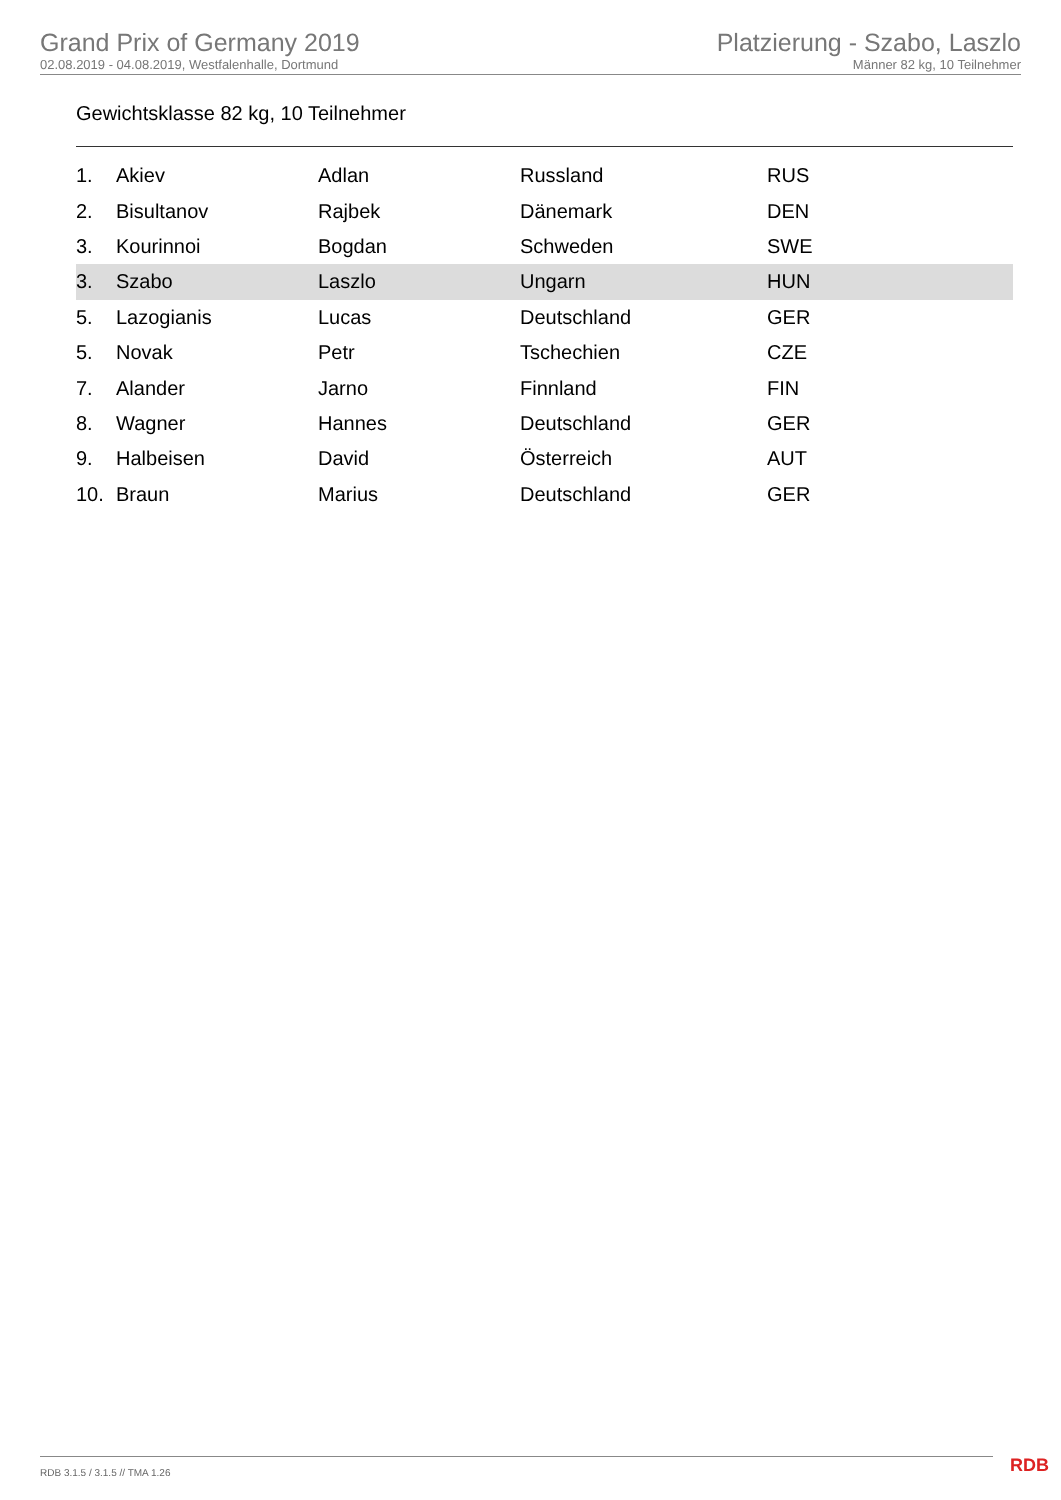Grand Prix of Germany 2019
02.08.2019 - 04.08.2019, Westfalenhalle, Dortmund
Platzierung - Szabo, Laszlo
Männer 82 kg, 10 Teilnehmer
Gewichtsklasse 82 kg, 10 Teilnehmer
| 1. | Akiev | Adlan | Russland | RUS |
| 2. | Bisultanov | Rajbek | Dänemark | DEN |
| 3. | Kourinnoi | Bogdan | Schweden | SWE |
| 3. | Szabo | Laszlo | Ungarn | HUN |
| 5. | Lazogianis | Lucas | Deutschland | GER |
| 5. | Novak | Petr | Tschechien | CZE |
| 7. | Alander | Jarno | Finnland | FIN |
| 8. | Wagner | Hannes | Deutschland | GER |
| 9. | Halbeisen | David | Österreich | AUT |
| 10. | Braun | Marius | Deutschland | GER |
RDB 3.1.5 / 3.1.5 // TMA 1.26 RDB